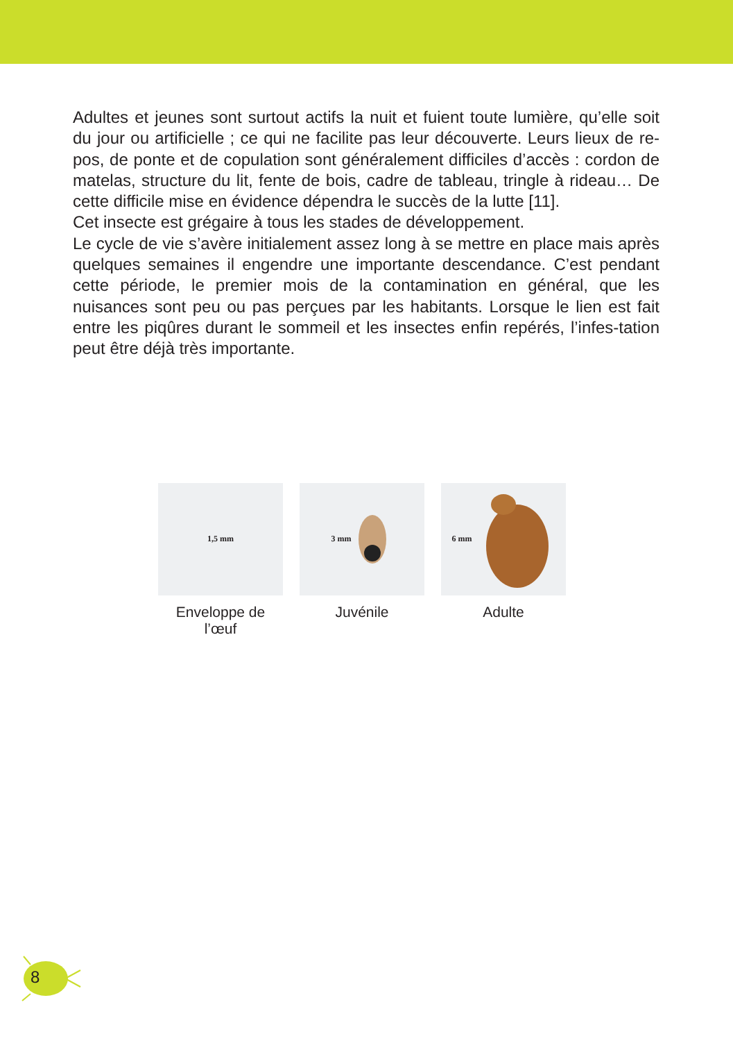Adultes et jeunes sont surtout actifs la nuit et fuient toute lumière, qu’elle soit du jour ou artificielle ; ce qui ne facilite pas leur découverte. Leurs lieux de re-pos, de ponte et de copulation sont généralement difficiles d’accès : cordon de matelas, structure du lit, fente de bois, cadre de tableau, tringle à rideau… De cette difficile mise en évidence dépendra le succès de la lutte [11].
Cet insecte est grégaire à tous les stades de développement.
Le cycle de vie s’avère initialement assez long à se mettre en place mais après quelques semaines il engendre une importante descendance. C’est pendant cette période, le premier mois de la contamination en général, que les nuisances sont peu ou pas perçues par les habitants. Lorsque le lien est fait entre les piqûres durant le sommeil et les insectes enfin repérés, l’infes-tation peut être déjà très importante.
1,5 mm
Enveloppe de l’œuf
3 mm
Juvénile
6 mm
Adulte
8